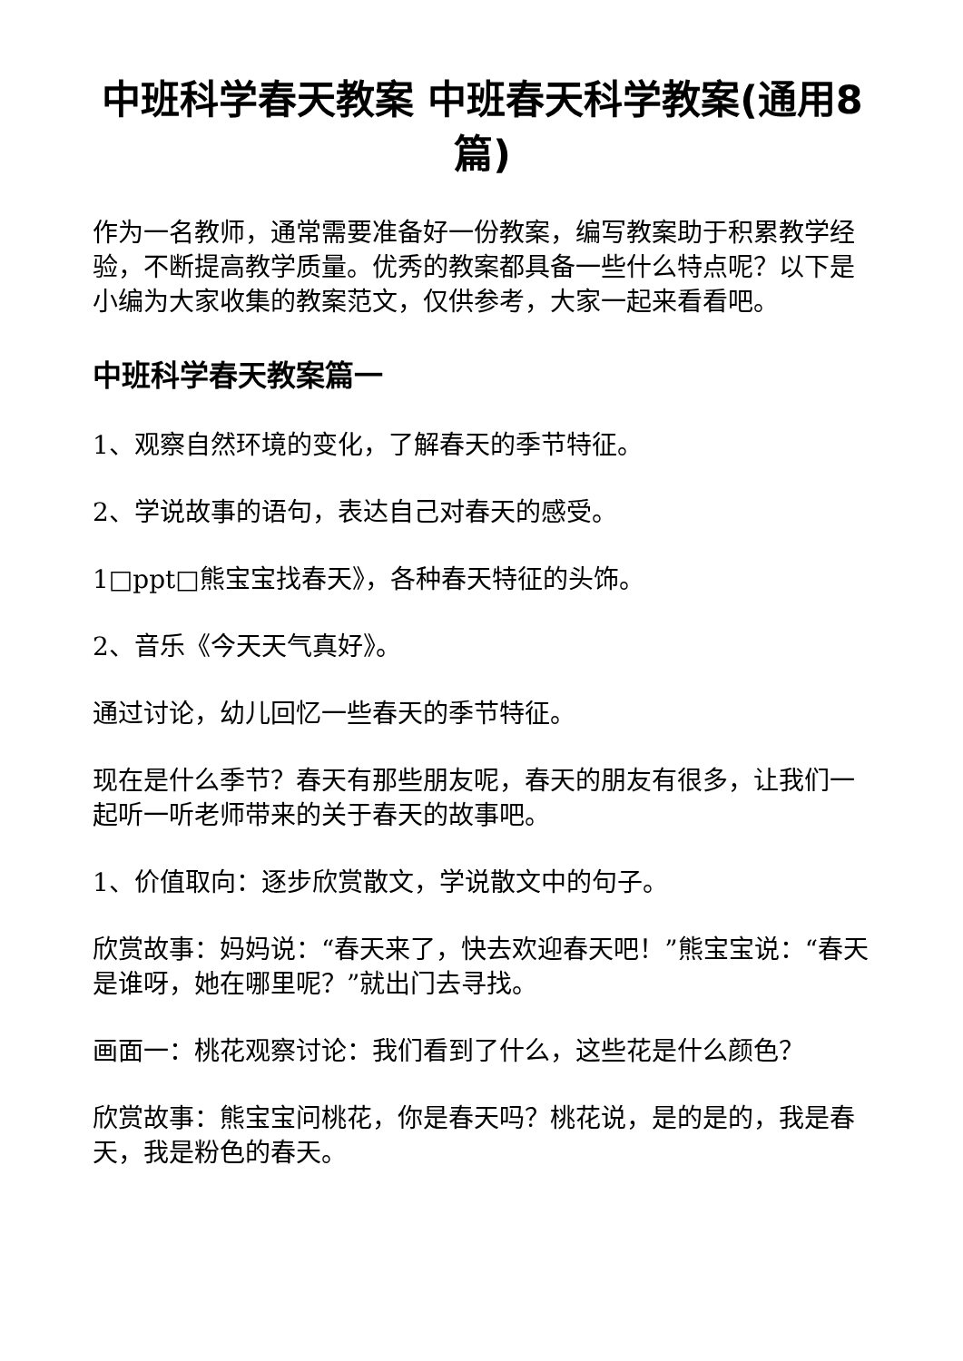中班科学春天教案 中班春天科学教案(通用8篇)
作为一名教师，通常需要准备好一份教案，编写教案助于积累教学经验，不断提高教学质量。优秀的教案都具备一些什么特点呢？以下是小编为大家收集的教案范文，仅供参考，大家一起来看看吧。
中班科学春天教案篇一
1、观察自然环境的变化，了解春天的季节特征。
2、学说故事的语句，表达自己对春天的感受。
1□ppt□熊宝宝找春天》，各种春天特征的头饰。
2、音乐《今天天气真好》。
通过讨论，幼儿回忆一些春天的季节特征。
现在是什么季节？春天有那些朋友呢，春天的朋友有很多，让我们一起听一听老师带来的关于春天的故事吧。
1、价值取向：逐步欣赏散文，学说散文中的句子。
欣赏故事：妈妈说：“春天来了，快去欢迎春天吧！”熊宝宝说：“春天是谁呀，她在哪里呢？”就出门去寻找。
画面一：桃花观察讨论：我们看到了什么，这些花是什么颜色？
欣赏故事：熊宝宝问桃花，你是春天吗？桃花说，是的是的，我是春天，我是粉色的春天。